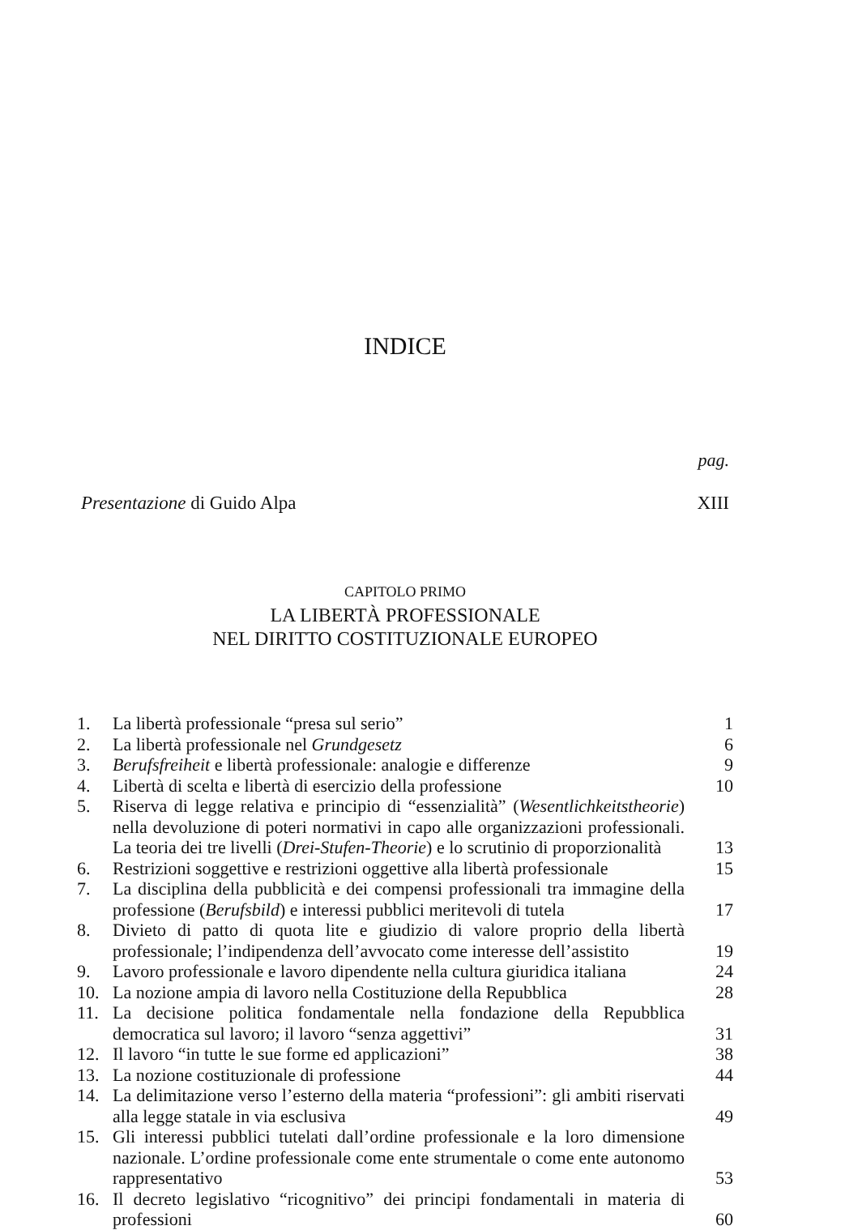INDICE
pag.
Presentazione di Guido Alpa XIII
CAPITOLO PRIMO
LA LIBERTÀ PROFESSIONALE
NEL DIRITTO COSTITUZIONALE EUROPEO
| 1. | La libertà professionale “presa sul serio” | 1 |
| 2. | La libertà professionale nel Grundgesetz | 6 |
| 3. | Berufsfreiheit e libertà professionale: analogie e differenze | 9 |
| 4. | Libertà di scelta e libertà di esercizio della professione | 10 |
| 5. | Riserva di legge relativa e principio di “essenzialità” ( Wesentlichkeitstheorie ) nella devoluzione di poteri normativi in capo alle organizzazioni professionali. La teoria dei tre livelli ( Drei-Stufen-Theorie ) e lo scrutinio di proporzionalità | 13 |
| 6. | Restrizioni soggettive e restrizioni oggettive alla libertà professionale | 15 |
| 7. | La disciplina della pubblicità e dei compensi professionali tra immagine della professione ( Berufsbild ) e interessi pubblici meritevoli di tutela | 17 |
| 8. | Divieto di patto di quota lite e giudizio di valore proprio della libertà professionale; l’indipendenza dell’avvocato come interesse dell’assistito | 19 |
| 9. | Lavoro professionale e lavoro dipendente nella cultura giuridica italiana | 24 |
| 10. | La nozione ampia di lavoro nella Costituzione della Repubblica | 28 |
| 11. | La decisione politica fondamentale nella fondazione della Repubblica democratica sul lavoro; il lavoro “senza aggettivi” | 31 |
| 12. | Il lavoro “in tutte le sue forme ed applicazioni” | 38 |
| 13. | La nozione costituzionale di professione | 44 |
| 14. | La delimitazione verso l’esterno della materia “professioni”: gli ambiti riservati alla legge statale in via esclusiva | 49 |
| 15. | Gli interessi pubblici tutelati dall’ordine professionale e la loro dimensione nazionale. L’ordine professionale come ente strumentale o come ente autonomo rappresentativo | 53 |
| 16. | Il decreto legislativo “ricognitivo” dei principi fondamentali in materia di professioni | 60 |